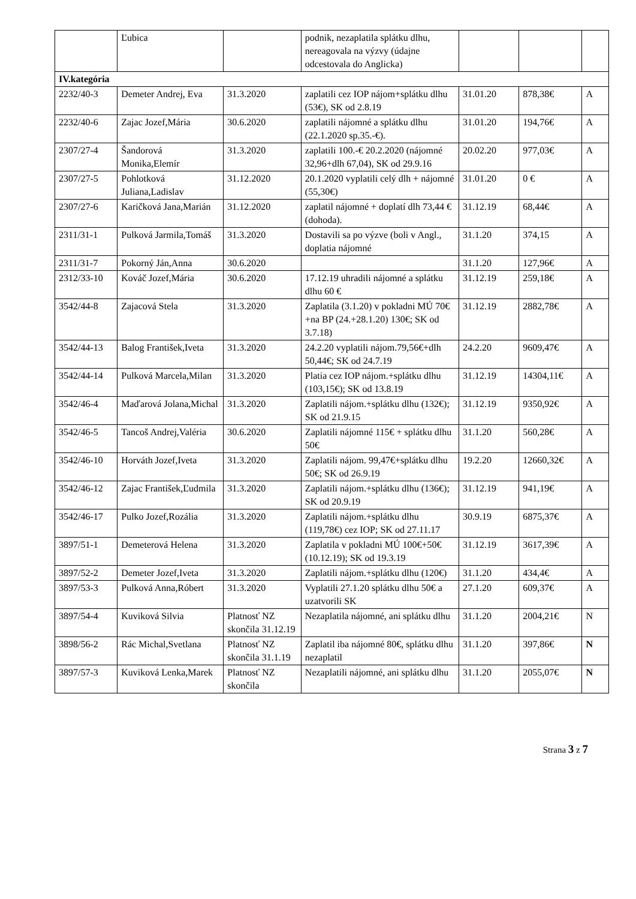| | Ľubica | | podnik, nezaplatila splátku dlhu, nereagovala na výzvy (údajne odcestovala do Anglicka) | | | |
| IV.kategória | | | | | | |
| 2232/40-3 | Demeter Andrej, Eva | 31.3.2020 | zaplatili cez IOP nájom+splátku dlhu (53€), SK od 2.8.19 | 31.01.20 | 878,38€ | A |
| 2232/40-6 | Zajac Jozef,Mária | 30.6.2020 | zaplatili nájomné a splátku dlhu (22.1.2020 sp.35.-€). | 31.01.20 | 194,76€ | A |
| 2307/27-4 | Šandorová Monika,Elemír | 31.3.2020 | zaplatili 100.-€ 20.2.2020 (nájomné 32,96+dlh 67,04), SK od 29.9.16 | 20.02.20 | 977,03€ | A |
| 2307/27-5 | Pohlotková Juliana,Ladislav | 31.12.2020 | 20.1.2020 vyplatili celý dlh + nájomné (55,30€) | 31.01.20 | 0 € | A |
| 2307/27-6 | Karičková Jana,Marián | 31.12.2020 | zaplatil nájomné + doplatí dlh 73,44 € (dohoda). | 31.12.19 | 68,44€ | A |
| 2311/31-1 | Pulková Jarmila,Tomáš | 31.3.2020 | Dostavili sa po výzve (boli v Angl., doplatia nájomné | 31.1.20 | 374,15 | A |
| 2311/31-7 | Pokorný Ján,Anna | 30.6.2020 | | 31.1.20 | 127,96€ | A |
| 2312/33-10 | Kováč Jozef,Mária | 30.6.2020 | 17.12.19 uhradili nájomné a splátku dlhu 60 € | 31.12.19 | 259,18€ | A |
| 3542/44-8 | Zajacová Stela | 31.3.2020 | Zaplatila (3.1.20) v pokladni MÚ 70€+na BP (24.+28.1.20) 130€; SK od 3.7.18) | 31.12.19 | 2882,78€ | A |
| 3542/44-13 | Balog František,Iveta | 31.3.2020 | 24.2.20 vyplatili nájom.79,56€+dlh 50,44€; SK od 24.7.19 | 24.2.20 | 9609,47€ | A |
| 3542/44-14 | Pulková Marcela,Milan | 31.3.2020 | Platia cez IOP nájom.+splátku dlhu (103,15€); SK od 13.8.19 | 31.12.19 | 14304,11€ | A |
| 3542/46-4 | Maďarová Jolana,Michal | 31.3.2020 | Zaplatili nájom.+splátku dlhu (132€); SK od 21.9.15 | 31.12.19 | 9350,92€ | A |
| 3542/46-5 | Tancoš Andrej,Valéria | 30.6.2020 | Zaplatili nájomné 115€ + splátku dlhu 50€ | 31.1.20 | 560,28€ | A |
| 3542/46-10 | Horváth Jozef,Iveta | 31.3.2020 | Zaplatili nájom. 99,47€+splátku dlhu 50€; SK od 26.9.19 | 19.2.20 | 12660,32€ | A |
| 3542/46-12 | Zajac František,Ľudmila | 31.3.2020 | Zaplatili nájom.+splátku dlhu (136€); SK od 20.9.19 | 31.12.19 | 941,19€ | A |
| 3542/46-17 | Pulko Jozef,Rozália | 31.3.2020 | Zaplatili nájom.+splátku dlhu (119,78€) cez IOP; SK od 27.11.17 | 30.9.19 | 6875,37€ | A |
| 3897/51-1 | Demeterová Helena | 31.3.2020 | Zaplatila v pokladni MÚ 100€+50€ (10.12.19); SK od 19.3.19 | 31.12.19 | 3617,39€ | A |
| 3897/52-2 | Demeter Jozef,Iveta | 31.3.2020 | Zaplatili nájom.+splátku dlhu (120€) | 31.1.20 | 434,4€ | A |
| 3897/53-3 | Pulková Anna,Róbert | 31.3.2020 | Vyplatili 27.1.20 splátku dlhu 50€ a uzatvorili SK | 27.1.20 | 609,37€ | A |
| 3897/54-4 | Kuviková Silvia | Platnosť NZ skončila 31.12.19 | Nezaplatila nájomné, ani splátku dlhu | 31.1.20 | 2004,21€ | N |
| 3898/56-2 | Rác Michal,Svetlana | Platnosť NZ skončila 31.1.19 | Zaplatil iba nájomné 80€, splátku dlhu nezaplatil | 31.1.20 | 397,86€ | N |
| 3897/57-3 | Kuviková Lenka,Marek | Platnosť NZ skončila | Nezaplatili nájomné, ani splátku dlhu | 31.1.20 | 2055,07€ | N |
Strana 3 z 7